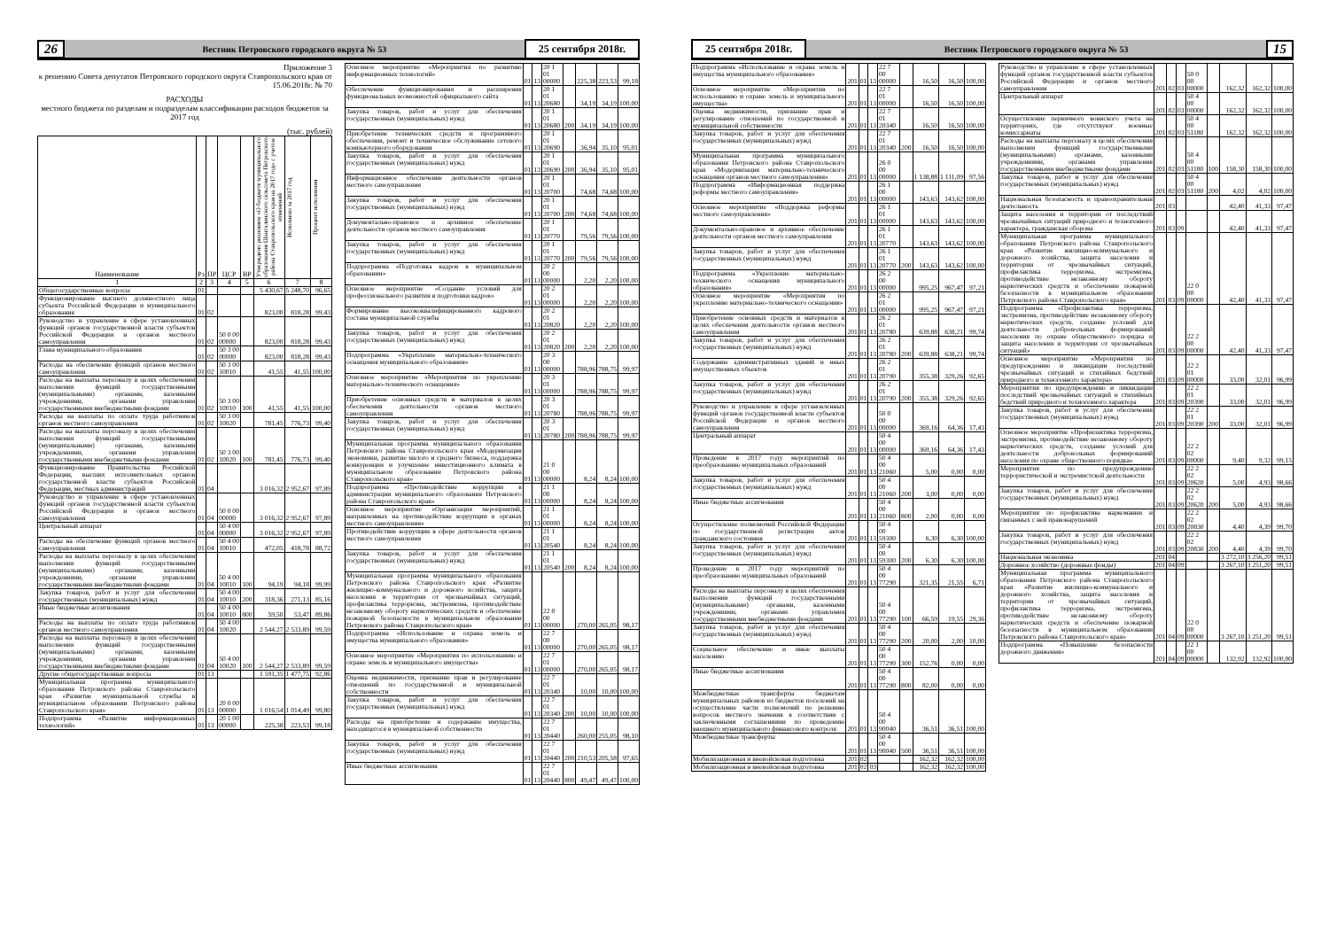26 Вестник Петровского городского округа № 53 25 сентября 2018г.
Приложение 3
к решению Совета депутатов Петровского городского округа Ставропольского края от 15.06.2018г. № 70
РАСХОДЫ
местного бюджета по разделам и подразделам классификации расходов бюджетов за 2017 год
(тыс. рублей)
| Наименование | Рз | ПР | ЦСР | ВР | Утверждено решением «О бюджете муниципального образования Шангалинского сельсовета Петровского района Ставропольского края на 2017 год» с учетом изменений | Исполнено за 2017 год | Процент исполнения |
| --- | --- | --- | --- | --- | --- | --- | --- |
| 1 | 2 | 3 | 4 | 5 | 6 | 7 | 8 |
| Общегосударственные вопросы | 01 | | | | 5 430,67 | 5 248,70 | 96,65 |
| Функционирование высшего должностного лица субъекта Российской Федерации и муниципального образования | 01 | 02 | | | 823,00 | 818,28 | 99,43 |
| Руководство и управление в сфере установленных функций органов государственной власти субъектов Российской Федерации и органов местного самоуправления | 01 | 02 | 50 0 00 00000 | | 823,00 | 818,28 | 99,43 |
| Глава муниципального образования | 01 | 02 | 50 3 00 00000 | | 823,00 | 818,28 | 99,43 |
| Расходы на обеспечение функций органов местного самоуправления | 01 | 02 | 50 3 00 10010 | | 41,55 | 41,55 | 100,00 |
| Расходы на выплаты персоналу в целях обеспечения выполнения функций государственными (муниципальными) органами, казенными учреждениями, органами управления государственными внебюджетными фондами | 01 | 02 | 50 3 00 10010 | 100 | 41,55 | 41,55 | 100,00 |
| Расходы на выплаты по оплате труда работников органов местного самоуправления | 01 | 02 | 50 3 00 10020 | | 781,45 | 776,73 | 99,40 |
| Расходы на выплаты персоналу в целях обеспечения выполнения функций государственными (муниципальными) органами, казенными учреждениями, органами управления государственными внебюджетными фондами | 01 | 02 | 50 3 00 10020 | 100 | 781,45 | 776,73 | 99,40 |
| Функционирование Правительства Российской Федерации, высших исполнительных органов государственной власти субъектов Российской Федерации, местных администраций | 01 | 04 | | | 3 016,32 | 2 952,67 | 97,89 |
| Руководство и управление в сфере установленных функций органов государственной власти субъектов Российской Федерации и органов местного самоуправления | 01 | 04 | 50 0 00 00000 | | 3 016,32 | 2 952,67 | 97,89 |
| Центральный аппарат | 01 | 04 | 50 4 00 00000 | | 3 016,32 | 2 952,67 | 97,89 |
| Расходы на обеспечение функций органов местного самоуправления | 01 | 04 | 50 4 00 10010 | | 472,05 | 418,78 | 88,72 |
| Расходы на выплаты персоналу в целях обеспечения выполнения функций государственными (муниципальными) органами, казенными учреждениями, органами управления государственными внебюджетными фондами | 01 | 04 | 50 4 00 10010 | 100 | 94,19 | 94,18 | 99,99 |
| Закупка товаров, работ и услуг для обеспечения государственных (муниципальных) нужд | 01 | 04 | 50 4 00 10010 | 200 | 318,36 | 271,13 | 85,16 |
| Иные бюджетные ассигнования | 01 | 04 | 50 4 00 10010 | 800 | 59,50 | 53,47 | 89,86 |
| Расходы на выплаты по оплате труда работников органов местного самоуправления | 01 | 04 | 50 4 00 10020 | | 2 544,27 | 2 533,89 | 99,59 |
| Расходы на выплаты персоналу в целях обеспечения выполнения функций государственными (муниципальными) органами, казенными учреждениями, органами управления государственными внебюджетными фондами | 01 | 04 | 50 4 00 10020 | 100 | 2 544,27 | 2 533,89 | 99,59 |
| Другие общегосударственные вопросы | 01 | 13 | | | 1 591,35 | 1 477,75 | 92,86 |
| Муниципальная программа муниципального образования Петровского района Ставропольского края «Развитие муниципальной службы в муниципальном образовании Петровского района Ставропольского края» | 01 | 13 | 20 0 00 00000 | | 1 016,54 | 1 014,49 | 99,80 |
| Подпрограмма «Развитие информационных технологий» | 01 | 13 | 20 1 00 00000 | | 225,38 | 223,53 | 99,18 |
| Основное мероприятие «Мероприятия по развитию информационных технологий» | 01 | 13 | 20 1 01 00000 | | 225,38 | 223,53 | 99,18 |
| Обеспечение функционирования и расширения функциональных возможностей официального сайта | 01 | 13 | 20 1 01 20680 | | 34,19 | 34,19 | 100,00 |
| Закупка товаров, работ и услуг для обеспечения государственных (муниципальных) нужд | 01 | 13 | 20 1 01 20680 | 200 | 34,19 | 34,19 | 100,00 |
| Приобретение технических средств и программного обеспечения, ремонт и техническое обслуживание сетевого компьютерного оборудования | 01 | 13 | 20 1 01 20690 | | 36,94 | 35,10 | 95,01 |
| Закупка товаров, работ и услуг для обеспечения государственных (муниципальных) нужд | 01 | 13 | 20 1 01 20690 | 200 | 36,94 | 35,10 | 95,01 |
| Информационное обеспечение деятельности органов местного самоуправления | 01 | 13 | 20 1 01 20700 | | 74,68 | 74,68 | 100,00 |
| Закупка товаров, работ и услуг для обеспечения государственных (муниципальных) нужд | 01 | 13 | 20 1 01 20700 | 200 | 74,68 | 74,68 | 100,00 |
| Документально-правовое и архивное обеспечение деятельности органов местного самоуправления | 01 | 13 | 20 1 01 20770 | | 79,56 | 79,56 | 100,00 |
| Закупка товаров, работ и услуг для обеспечения государственных (муниципальных) нужд | 01 | 13 | 20 1 01 20770 | 200 | 79,56 | 79,56 | 100,00 |
| Подпрограмма «Подготовка кадров в муниципальном образовании» | 01 | 13 | 20 2 00 00000 | | 2,20 | 2,20 | 100,00 |
| Основное мероприятие «Создание условий для профессионального развития и подготовки кадров» | 01 | 13 | 20 2 01 00000 | | 2,20 | 2,20 | 100,00 |
| Формирование высококвалифицированного кадрового состава муниципальной службы | 01 | 13 | 20 2 01 20820 | | 2,20 | 2,20 | 100,00 |
| Закупка товаров, работ и услуг для обеспечения государственных (муниципальных) нужд | 01 | 13 | 20 2 01 20820 | 200 | 2,20 | 2,20 | 100,00 |
| Подпрограмма «Укрепление материально-технического оснащения муниципального образования» | 01 | 13 | 20 3 00 00000 | | 788,96 | 788,75 | 99,97 |
| Основное мероприятие «Мероприятия по укреплению материально-технического оснащения» | 01 | 13 | 20 3 01 00000 | | 788,96 | 788,75 | 99,97 |
| Приобретение основных средств и материалов в целях обеспечения деятельности органов местного самоуправления | 01 | 13 | 20 3 01 20780 | | 788,96 | 788,75 | 99,97 |
| Закупка товаров, работ и услуг для обеспечения государственных (муниципальных) нужд | 01 | 13 | 20 3 01 20780 | 200 | 788,96 | 788,75 | 99,97 |
| Муниципальная программа муниципального образования Петровского района Ставропольского края «Модернизация экономики, развитие малого и среднего бизнеса, поддержка конкуренции и улучшение инвестиционного климата в муниципальном образовании Петровского района Ставропольского края» | 01 | 13 | 21 0 00 00000 | | 8,24 | 8,24 | 100,00 |
| Подпрограмма «Противодействие коррупции в администрации муниципального образования Петровского района Ставропольского края» | 01 | 13 | 21 1 00 00000 | | 8,24 | 8,24 | 100,00 |
| Основное мероприятие «Организация мероприятий, направленных на противодействие коррупции в органах местного самоуправления» | 01 | 13 | 21 1 01 00000 | | 8,24 | 8,24 | 100,00 |
| Противодействие коррупции в сфере деятельности органов местного самоуправления | 01 | 13 | 21 1 01 20540 | | 8,24 | 8,24 | 100,00 |
| Закупка товаров, работ и услуг для обеспечения государственных (муниципальных) нужд | 01 | 13 | 21 1 01 20540 | 200 | 8,24 | 8,24 | 100,00 |
| Муниципальная программа муниципального образования Петровского района Ставропольского края «Развитие жилищно-коммунального и дорожного хозяйства, защита населения и территории от чрезвычайных ситуаций, профилактика терроризма, экстремизма, противодействие незаконному обороту наркотических средств и обеспечение пожарной безопасности в муниципальном образовании Петровского района Ставропольского края» | 01 | 13 | 22 0 00 00000 | | 270,00 | 265,05 | 98,17 |
| Подпрограмма «Использование и охрана земель и имущества муниципального образования» | 01 | 13 | 22 7 00 00000 | | 270,00 | 265,05 | 98,17 |
| Основное мероприятие «Мероприятия по использованию и охране земель и муниципального имущества» | 01 | 13 | 22 7 01 00000 | | 270,00 | 265,05 | 98,17 |
| Оценка недвижимости, признание прав и регулирование отношений по государственной и муниципальной собственности | 01 | 13 | 22 7 01 20340 | | 10,00 | 10,00 | 100,00 |
| Закупка товаров, работ и услуг для обеспечения государственных (муниципальных) нужд | 01 | 13 | 22 7 01 20340 | 200 | 10,00 | 10,00 | 100,00 |
| Расходы на приобретение и содержание имущества, находящегося в муниципальной собственности | 01 | 13 | 22 7 01 20440 | | 260,00 | 255,05 | 98,10 |
| Закупка товаров, работ и услуг для обеспечения государственных (муниципальных) нужд | 01 | 13 | 22 7 01 20440 | 200 | 210,53 | 205,58 | 97,65 |
| Иные бюджетные ассигнования | 01 | 13 | 22 7 01 20440 | 800 | 49,47 | 49,47 | 100,00 |
25 сентября 2018г. Вестник Петровского городского округа № 53 15
| Подпрограмма «Использование и охрана земель и имущества муниципального образования» | 201 | 01 | 13 | 22 7 00 00000 | | 16,50 | 16,50 | 100,00 |
| Основное мероприятие «Мероприятия по использованию и охране земель и муниципального имущества» | 201 | 01 | 13 | 22 7 01 00000 | | 16,50 | 16,50 | 100,00 |
| Оценка недвижимости, признание прав и регулирование отношений по государственной и муниципальной собственности | 201 | 01 | 13 | 22 7 01 20340 | | 16,50 | 16,50 | 100,00 |
| Закупка товаров, работ и услуг для обеспечения государственных (муниципальных) нужд | 201 | 01 | 13 | 22 7 01 20340 | 200 | 16,50 | 16,50 | 100,00 |
| Муниципальная программа муниципального образования Петровского района Ставропольского края «Модернизация материально-технического оснащения органов местного самоуправления» | 201 | 01 | 13 | 26 0 00 00000 | | 1 138,88 | 1 111,09 | 97,56 |
| Подпрограмма «Информационная поддержка реформы местного самоуправления» | 201 | 01 | 13 | 26 1 00 00000 | | 143,63 | 143,62 | 100,00 |
| Основное мероприятие «Поддержка реформы местного самоуправления» | 201 | 01 | 13 | 26 1 01 00000 | | 143,63 | 143,62 | 100,00 |
| Документально-правовое и архивное обеспечение деятельности органов местного самоуправления | 201 | 01 | 13 | 26 1 01 20770 | | 143,63 | 143,62 | 100,00 |
| Закупка товаров, работ и услуг для обеспечения государственных (муниципальных) нужд | 201 | 01 | 13 | 26 1 01 20770 | 200 | 143,63 | 143,62 | 100,00 |
| Подпрограмма «Укрепление материально-технического оснащения муниципального образования» | 201 | 01 | 13 | 26 2 00 00000 | | 995,25 | 967,47 | 97,21 |
| Основное мероприятие «Мероприятия по укреплению материально-технического оснащения» | 201 | 01 | 13 | 26 2 01 00000 | | 995,25 | 967,47 | 97,21 |
| Приобретение основных средств и материалов в целях обеспечения деятельности органов местного самоуправления | 201 | 01 | 13 | 26 2 01 20780 | | 639,88 | 638,21 | 99,74 |
| Закупка товаров, работ и услуг для обеспечения государственных (муниципальных) нужд | 201 | 01 | 13 | 26 2 01 20780 | 200 | 639,88 | 638,21 | 99,74 |
| Содержание административных зданий и иных имущественных объектов | 201 | 01 | 13 | 26 2 01 20790 | | 355,38 | 329,26 | 92,65 |
| Закупка товаров, работ и услуг для обеспечения государственных (муниципальных) нужд | 201 | 01 | 13 | 26 2 01 20790 | 200 | 355,38 | 329,26 | 92,65 |
| Руководство и управление в сфере установленных функций органов государственной власти субъектов Российской Федерации и органов местного самоуправления | 201 | 01 | 13 | 50 0 00 00000 | | 369,16 | 64,36 | 17,43 |
| Центральный аппарат | 201 | 01 | 13 | 50 4 00 00000 | | 369,16 | 64,36 | 17,43 |
| Проведение в 2017 году мероприятий по преобразованию муниципальных образований | 201 | 01 | 13 | 50 4 00 21060 | | 5,00 | 0,00 | 0,00 |
| Закупка товаров, работ и услуг для обеспечения государственных (муниципальных) нужд | 201 | 01 | 13 | 50 4 00 21060 | 200 | 3,00 | 0,00 | 0,00 |
| Иные бюджетные ассигнования | 201 | 01 | 13 | 50 4 00 21060 | 800 | 2,00 | 0,00 | 0,00 |
| Осуществление полномочий Российской Федерации по государственной регистрации актов гражданского состояния | 201 | 01 | 13 | 50 4 00 59300 | | 6,30 | 6,30 | 100,00 |
| Закупка товаров, работ и услуг для обеспечения государственных (муниципальных) нужд | 201 | 01 | 13 | 50 4 00 59300 | 200 | 6,30 | 6,30 | 100,00 |
| Проведение в 2017 году мероприятий по преобразованию муниципальных образований | 201 | 01 | 13 | 50 4 00 77290 | | 321,35 | 21,55 | 6,71 |
| Расходы на выплаты персоналу в целях обеспечения выполнения функций государственными (муниципальными) органами, казенными учреждениями, органами управления государственными внебюджетными фондами | 201 | 01 | 13 | 50 4 00 77290 | 100 | 66,59 | 19,55 | 29,36 |
| Закупка товаров, работ и услуг для обеспечения государственных (муниципальных) нужд | 201 | 01 | 13 | 50 4 00 77290 | 200 | 20,00 | 2,00 | 10,00 |
| Социальное обеспечение и иные выплаты населению | 201 | 01 | 13 | 50 4 00 77290 | 300 | 152,76 | 0,00 | 0,00 |
| Иные бюджетные ассигнования | 201 | 01 | 13 | 50 4 00 77290 | 800 | 82,00 | 0,00 | 0,00 |
| Межбюджетные трансферты бюджетам муниципальных районов из бюджетов поселений на осуществление части полномочий по решению вопросов местного значения в соответствии с заключенными соглашениями по проведению внешнего муниципального финансового контроля | 201 | 01 | 13 | 50 4 00 90040 | | 36,51 | 36,51 | 100,00 |
| Межбюджетные трансферты | 201 | 01 | 13 | 50 4 00 90040 | 500 | 36,51 | 36,51 | 100,00 |
| Мобилизационная и вневойсковая подготовка | 201 | 02 | | | | 162,32 | 162,32 | 100,00 |
| Мобилизационная и вневойсковая подготовка | 201 | 02 | 03 | | | 162,32 | 162,32 | 100,00 |
| Руководство и управление в сфере установленных функций органов государственной власти субъектов Российской Федерации и органов местного самоуправления | 201 | 02 | 03 | 50 0 00 00000 | | 162,32 | 162,32 | 100,00 |
| Центральный аппарат | 201 | 02 | 03 | 50 4 00 00000 | | 162,32 | 162,32 | 100,00 |
| Осуществление первичного воинского учета на территориях, где отсутствуют военные комиссариаты | 201 | 02 | 03 | 50 4 00 51180 | | 162,32 | 162,32 | 100,00 |
| Расходы на выплаты персоналу в целях обеспечения выполнения функций государственными (муниципальными) органами, казенными учреждениями, органами управления государственными внебюджетными фондами | 201 | 02 | 03 | 50 4 00 51180 | 100 | 158,30 | 158,30 | 100,00 |
| Закупка товаров, работ и услуг для обеспечения государственных (муниципальных) нужд | 201 | 02 | 03 | 50 4 00 51180 | 200 | 4,02 | 4,02 | 100,00 |
| Национальная безопасность и правоохранительная деятельность | 201 | 03 | | | | 42,40 | 41,33 | 97,47 |
| Защита населения и территории от последствий чрезвычайных ситуаций природного и техногенного характера, гражданская оборона | 201 | 03 | 09 | | | 42,40 | 41,33 | 97,47 |
| Муниципальная программа муниципального образования Петровского района Ставропольского края «Развитие жилищно-коммунального и дорожного хозяйства, защита населения и территории от чрезвычайных ситуаций, профилактика терроризма, экстремизма, противодействие незаконному обороту наркотических средств и обеспечение пожарной безопасности в муниципальном образовании Петровского района Ставропольского края» | 201 | 03 | 09 | 22 0 00 00000 | | 42,40 | 41,33 | 97,47 |
| Подпрограмма «Профилактика терроризма, экстремизма, противодействие незаконному обороту наркотических средств, создание условий для деятельности добровольных формирований населения по охране общественного порядка и защита населения и территории от чрезвычайных ситуаций» | 201 | 03 | 09 | 22 2 00 00000 | | 42,40 | 41,33 | 97,47 |
| Основное мероприятие «Мероприятия по предупреждению и ликвидации последствий чрезвычайных ситуаций и стихийных бедствий природного и техногенного характера» | 201 | 03 | 09 | 22 2 01 00000 | | 33,00 | 32,01 | 96,99 |
| Мероприятия по предупреждению и ликвидации последствий чрезвычайных ситуаций и стихийных бедствий природного и техногенного характера | 201 | 03 | 09 | 22 2 01 20390 | | 33,00 | 32,01 | 96,99 |
| Закупка товаров, работ и услуг для обеспечения государственных (муниципальных) нужд | 201 | 03 | 09 | 22 2 01 20390 | 200 | 33,00 | 32,01 | 96,99 |
| Основное мероприятие «Профилактика терроризма, экстремизма, противодействие незаконному обороту наркотических средств, создание условий для деятельности добровольных формирований населения по охране общественного порядка» | 201 | 03 | 09 | 22 2 02 00000 | | 9,40 | 9,32 | 99,15 |
| Мероприятия по предупреждению террористической и экстремистской деятельности | 201 | 03 | 09 | 22 2 02 20620 | | 5,00 | 4,93 | 98,66 |
| Закупка товаров, работ и услуг для обеспечения государственных (муниципальных) нужд | 201 | 03 | 09 | 22 2 02 20620 | 200 | 5,00 | 4,93 | 98,66 |
| Мероприятия по профилактике наркомании и связанных с ней правонарушений | 201 | 03 | 09 | 22 2 02 20830 | | 4,40 | 4,39 | 99,70 |
| Закупка товаров, работ и услуг для обеспечения государственных (муниципальных) нужд | 201 | 03 | 09 | 22 2 02 20830 | 200 | 4,40 | 4,39 | 99,70 |
| Национальная экономика | 201 | 04 | | | | 3 272,10 | 3 256,20 | 99,51 |
| Дорожное хозяйство (дорожные фонды) | 201 | 04 | 09 | | | 3 267,10 | 3 251,20 | 99,51 |
| Муниципальная программа муниципального образования Петровского района Ставропольского края «Развитие жилищно-коммунального и дорожного хозяйства, защита населения и территории от чрезвычайных ситуаций, профилактика терроризма, экстремизма, противодействие незаконному обороту наркотических средств и обеспечение пожарной безопасности в муниципальном образовании Петровского района Ставропольского края» | 201 | 04 | 09 | 22 0 00 00000 | | 3 267,10 | 3 251,20 | 99,51 |
| Подпрограмма «Повышение безопасности дорожного движения» | 201 | 04 | 09 | 22 1 00 00000 | | 132,92 | 132,92 | 100,00 |